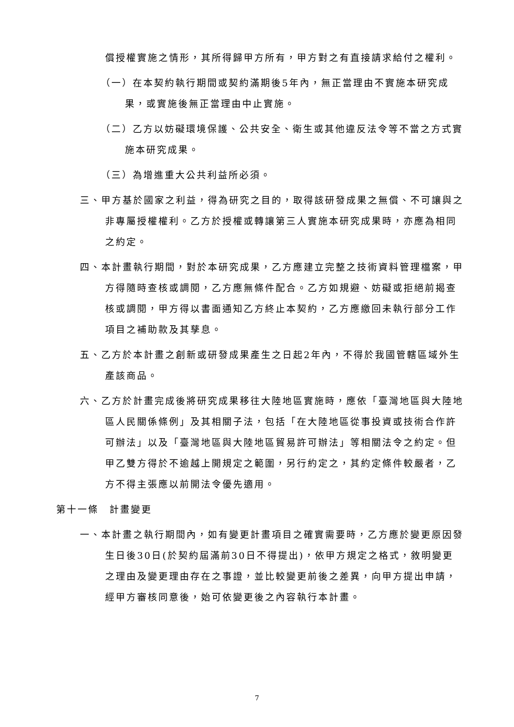償授權實施之情形，其所得歸甲方所有，甲方對之有直接請求給付之權利。
（一）在本契約執行期間或契約滿期後5年內，無正當理由不實施本研究成果，或實施後無正當理由中止實施。
（二）乙方以妨礙環境保護、公共安全、衛生或其他違反法令等不當之方式實施本研究成果。
（三）為增進重大公共利益所必須。
三、甲方基於國家之利益，得為研究之目的，取得該研發成果之無償、不可讓與之非專屬授權權利。乙方於授權或轉讓第三人實施本研究成果時，亦應為相同之約定。
四、本計畫執行期間，對於本研究成果，乙方應建立完整之技術資料管理檔案，甲方得隨時查核或調閱，乙方應無條件配合。乙方如規避、妨礙或拒絕前揭查核或調閱，甲方得以書面通知乙方終止本契約，乙方應繳回未執行部分工作項目之補助款及其孳息。
五、乙方於本計畫之創新或研發成果產生之日起2年內，不得於我國管轄區域外生產該商品。
六、乙方於計畫完成後將研究成果移往大陸地區實施時，應依「臺灣地區與大陸地區人民關係條例」及其相關子法，包括「在大陸地區從事投資或技術合作許可辦法」以及「臺灣地區與大陸地區貿易許可辦法」等相關法令之約定。但甲乙雙方得於不逾越上開規定之範圍，另行約定之，其約定條件較嚴者，乙方不得主張應以前開法令優先適用。
第十一條　計畫變更
一、本計畫之執行期間內，如有變更計畫項目之確實需要時，乙方應於變更原因發生日後30日(於契約屆滿前30日不得提出)，依甲方規定之格式，敘明變更之理由及變更理由存在之事證，並比較變更前後之差異，向甲方提出申請，經甲方審核同意後，始可依變更後之內容執行本計畫。
7